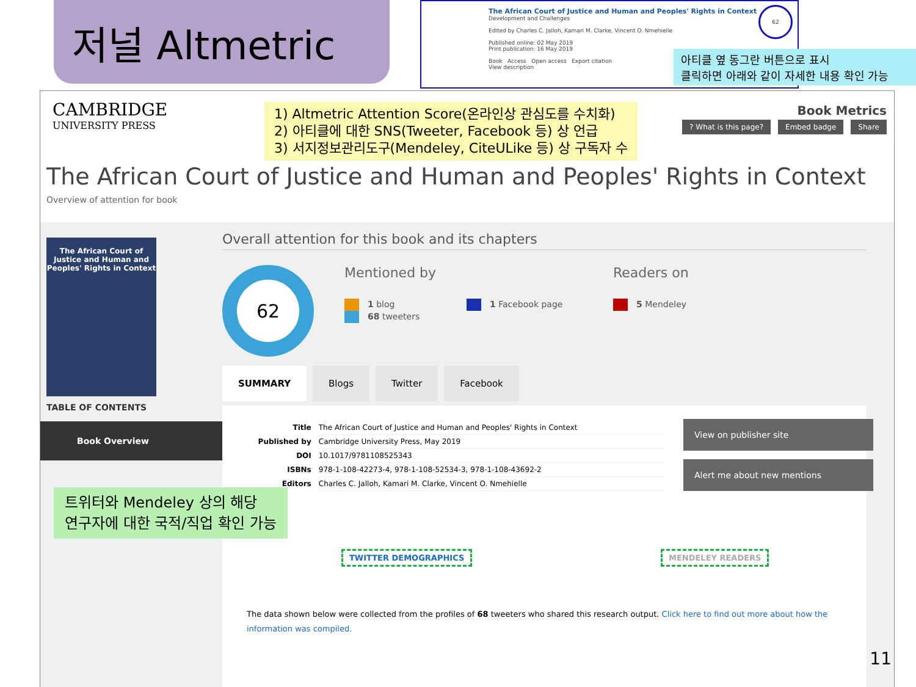저널 Altmetric
The African Court of Justice and Human and Peoples' Rights in Context
Development and Challenges
Edited by Charles C. Jalloh, Kamari M. Clarke, Vincent O. Nmehielle
Published online: 02 May 2019
Print publication: 16 May 2019
Book Access Open access Export citation
View description
62
아티클 옆 동그란 버튼으로 표시
클릭하면 아래와 같이 자세한 내용 확인 가능
CAMBRIDGE
UNIVERSITY PRESS
1) Altmetric Attention Score(온라인상 관심도를 수치화)
2) 아티클에 대한 SNS(Tweeter, Facebook 등) 상 언급
3) 서지정보관리도구(Mendeley, CiteULike 등) 상 구독자 수
Book Metrics
? What is this page? Embed badge Share
The African Court of Justice and Human and Peoples' Rights in Context
Overview of attention for book
The African Court of Justice and Human and Peoples' Rights in Context
TABLE OF CONTENTS
Book Overview
Overall attention for this book and its chapters
62 Mentioned by Readers on
1 blog
68 tweeters
1 Facebook page 5 Mendeley
SUMMARY Blogs Twitter Facebook
| Title | The African Court of Justice and Human and Peoples' Rights in Context |
| Published by | Cambridge University Press, May 2019 |
| DOI | 10.1017/9781108525343 |
| ISBNs | 978-1-108-42273-4, 978-1-108-52534-3, 978-1-108-43692-2 |
| Editors | Charles C. Jalloh, Kamari M. Clarke, Vincent O. Nmehielle |
View on publisher site
Alert me about new mentions
TWITTER DEMOGRAPHICS MENDELEY READERS
The data shown below were collected from the profiles of 68 tweeters who shared this research output. Click here to find out more about how the information was compiled.
트위터와 Mendeley 상의 해당
연구자에 대한 국적/직업 확인 가능
11